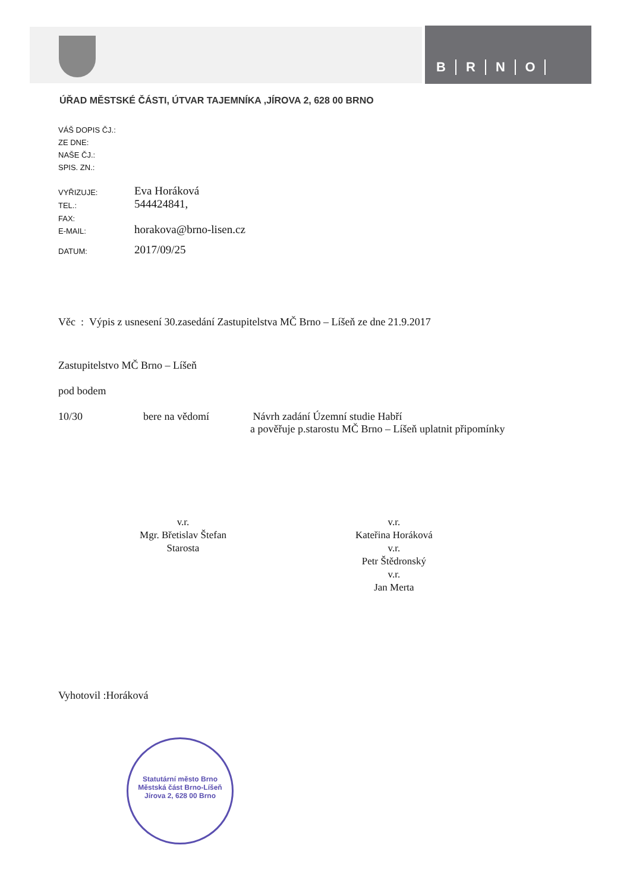BRNO
ÚŘAD MĚSTSKÉ ČÁSTI, ÚTVAR TAJEMNÍKA ,JÍROVA 2, 628 00 BRNO
VÁŠ DOPIS ČJ.:
ZE DNE:
NAŠE ČJ.:
SPIS. ZN.:
VYŘIZUJE:
Eva Horáková
TEL.:
544424841,
FAX:
E-MAIL:
horakova@brno-lisen.cz
DATUM:
2017/09/25
Věc : Výpis z usnesení 30.zasedání Zastupitelstva MČ Brno – Líšeň ze dne 21.9.2017
Zastupitelstvo MČ Brno – Líšeň
pod bodem
10/30 bere na vědomí Návrh zadání Územní studie Habří
a pověřuje p.starostu MČ Brno – Líšeň uplatnit připomínky
v.r.
Mgr. Břetislav Štefan
Starosta
v.r.
Kateřina Horáková
v.r.
Petr Štědronský
v.r.
Jan Merta
Vyhotovil :Horáková
Statutární město Brno
Městská část Brno-Líšeň
Jírova 2, 628 00 Brno